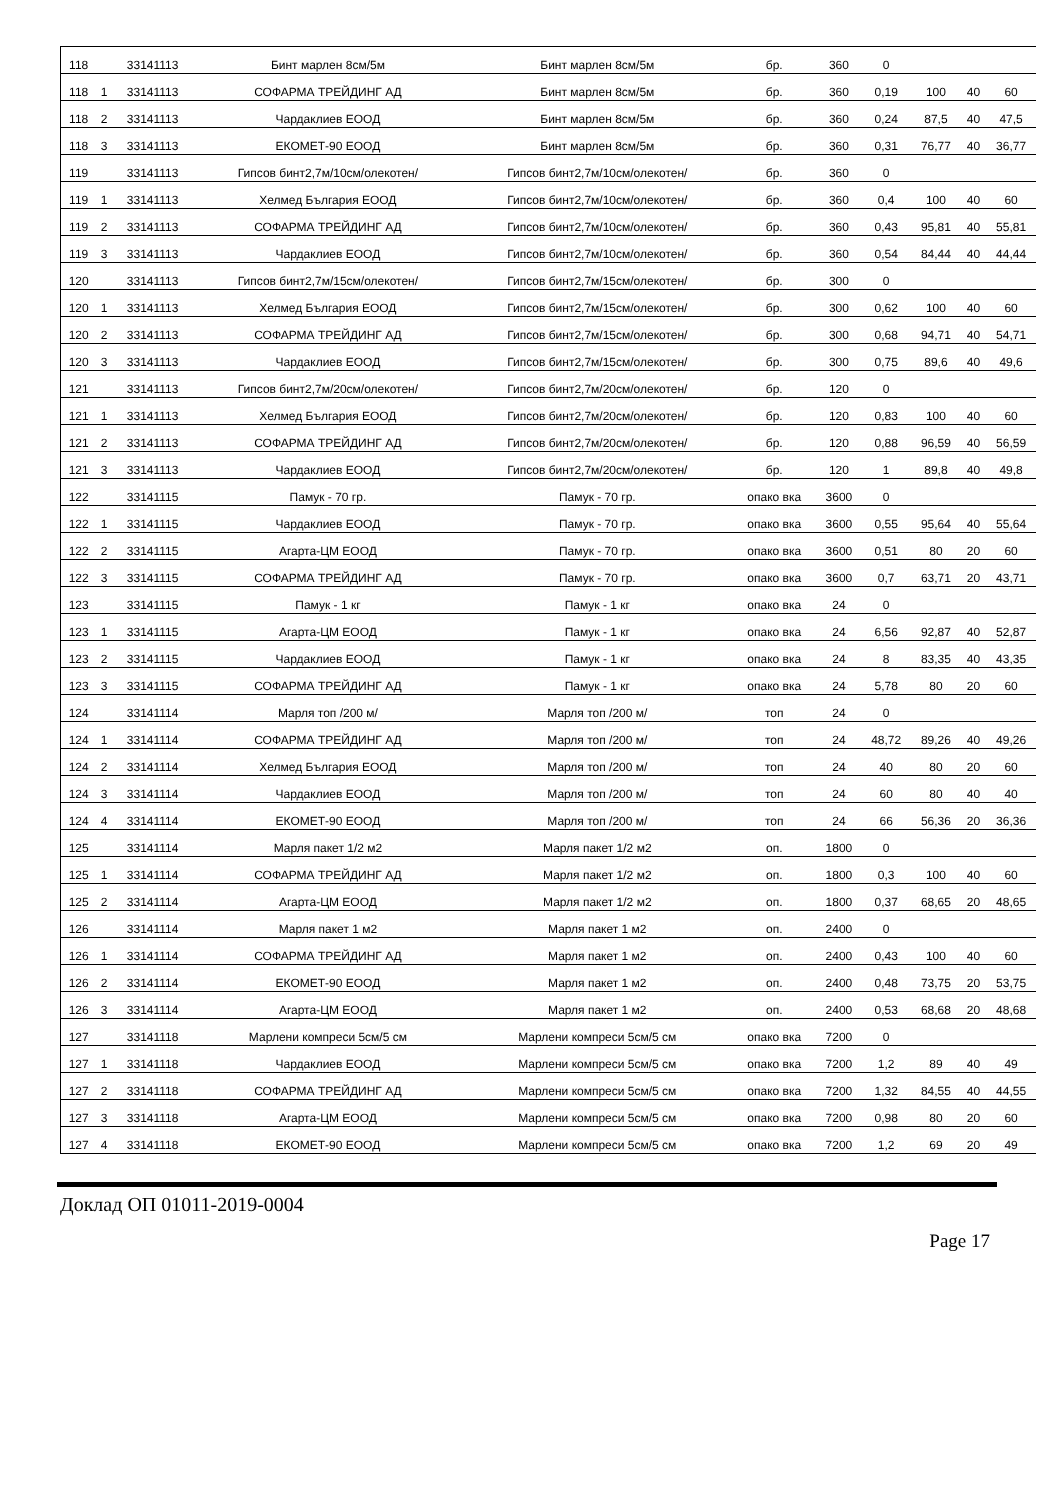| 118 | | 33141113 | Бинт марлен 8см/5м | Бинт марлен 8см/5м | бр. | 360 | 0 | | | |
| 118 | 1 | 33141113 | СОФАРМА ТРЕЙДИНГ АД | Бинт марлен 8см/5м | бр. | 360 | 0,19 | 100 | 40 | 60 |
| 118 | 2 | 33141113 | Чардаклиев ЕООД | Бинт марлен 8см/5м | бр. | 360 | 0,24 | 87,5 | 40 | 47,5 |
| 118 | 3 | 33141113 | ЕКОМЕТ-90 ЕООД | Бинт марлен 8см/5м | бр. | 360 | 0,31 | 76,77 | 40 | 36,77 |
| 119 | | 33141113 | Гипсов бинт2,7м/10см/олекотен/ | Гипсов бинт2,7м/10см/олекотен/ | бр. | 360 | 0 | | | |
| 119 | 1 | 33141113 | Хелмед България ЕООД | Гипсов бинт2,7м/10см/олекотен/ | бр. | 360 | 0,4 | 100 | 40 | 60 |
| 119 | 2 | 33141113 | СОФАРМА ТРЕЙДИНГ АД | Гипсов бинт2,7м/10см/олекотен/ | бр. | 360 | 0,43 | 95,81 | 40 | 55,81 |
| 119 | 3 | 33141113 | Чардаклиев ЕООД | Гипсов бинт2,7м/10см/олекотен/ | бр. | 360 | 0,54 | 84,44 | 40 | 44,44 |
| 120 | | 33141113 | Гипсов бинт2,7м/15см/олекотен/ | Гипсов бинт2,7м/15см/олекотен/ | бр. | 300 | 0 | | | |
| 120 | 1 | 33141113 | Хелмед България ЕООД | Гипсов бинт2,7м/15см/олекотен/ | бр. | 300 | 0,62 | 100 | 40 | 60 |
| 120 | 2 | 33141113 | СОФАРМА ТРЕЙДИНГ АД | Гипсов бинт2,7м/15см/олекотен/ | бр. | 300 | 0,68 | 94,71 | 40 | 54,71 |
| 120 | 3 | 33141113 | Чардаклиев ЕООД | Гипсов бинт2,7м/15см/олекотен/ | бр. | 300 | 0,75 | 89,6 | 40 | 49,6 |
| 121 | | 33141113 | Гипсов бинт2,7м/20см/олекотен/ | Гипсов бинт2,7м/20см/олекотен/ | бр. | 120 | 0 | | | |
| 121 | 1 | 33141113 | Хелмед България ЕООД | Гипсов бинт2,7м/20см/олекотен/ | бр. | 120 | 0,83 | 100 | 40 | 60 |
| 121 | 2 | 33141113 | СОФАРМА ТРЕЙДИНГ АД | Гипсов бинт2,7м/20см/олекотен/ | бр. | 120 | 0,88 | 96,59 | 40 | 56,59 |
| 121 | 3 | 33141113 | Чардаклиев ЕООД | Гипсов бинт2,7м/20см/олекотен/ | бр. | 120 | 1 | 89,8 | 40 | 49,8 |
| 122 | | 33141115 | Памук - 70 гр. | Памук - 70 гр. | опако вка | 3600 | 0 | | | |
| 122 | 1 | 33141115 | Чардаклиев ЕООД | Памук - 70 гр. | опако вка | 3600 | 0,55 | 95,64 | 40 | 55,64 |
| 122 | 2 | 33141115 | Агарта-ЦМ ЕООД | Памук - 70 гр. | опако вка | 3600 | 0,51 | 80 | 20 | 60 |
| 122 | 3 | 33141115 | СОФАРМА ТРЕЙДИНГ АД | Памук - 70 гр. | опако вка | 3600 | 0,7 | 63,71 | 20 | 43,71 |
| 123 | | 33141115 | Памук - 1 кг | Памук - 1 кг | опако вка | 24 | 0 | | | |
| 123 | 1 | 33141115 | Агарта-ЦМ ЕООД | Памук - 1 кг | опако вка | 24 | 6,56 | 92,87 | 40 | 52,87 |
| 123 | 2 | 33141115 | Чардаклиев ЕООД | Памук - 1 кг | опако вка | 24 | 8 | 83,35 | 40 | 43,35 |
| 123 | 3 | 33141115 | СОФАРМА ТРЕЙДИНГ АД | Памук - 1 кг | опако вка | 24 | 5,78 | 80 | 20 | 60 |
| 124 | | 33141114 | Марля топ /200 м/ | Марля топ /200 м/ | топ | 24 | 0 | | | |
| 124 | 1 | 33141114 | СОФАРМА ТРЕЙДИНГ АД | Марля топ /200 м/ | топ | 24 | 48,72 | 89,26 | 40 | 49,26 |
| 124 | 2 | 33141114 | Хелмед България ЕООД | Марля топ /200 м/ | топ | 24 | 40 | 80 | 20 | 60 |
| 124 | 3 | 33141114 | Чардаклиев ЕООД | Марля топ /200 м/ | топ | 24 | 60 | 80 | 40 | 40 |
| 124 | 4 | 33141114 | ЕКОМЕТ-90 ЕООД | Марля топ /200 м/ | топ | 24 | 66 | 56,36 | 20 | 36,36 |
| 125 | | 33141114 | Марля пакет 1/2 м2 | Марля пакет 1/2 м2 | оп. | 1800 | 0 | | | |
| 125 | 1 | 33141114 | СОФАРМА ТРЕЙДИНГ АД | Марля пакет 1/2 м2 | оп. | 1800 | 0,3 | 100 | 40 | 60 |
| 125 | 2 | 33141114 | Агарта-ЦМ ЕООД | Марля пакет 1/2 м2 | оп. | 1800 | 0,37 | 68,65 | 20 | 48,65 |
| 126 | | 33141114 | Марля пакет 1 м2 | Марля пакет 1 м2 | оп. | 2400 | 0 | | | |
| 126 | 1 | 33141114 | СОФАРМА ТРЕЙДИНГ АД | Марля пакет 1 м2 | оп. | 2400 | 0,43 | 100 | 40 | 60 |
| 126 | 2 | 33141114 | ЕКОМЕТ-90 ЕООД | Марля пакет 1 м2 | оп. | 2400 | 0,48 | 73,75 | 20 | 53,75 |
| 126 | 3 | 33141114 | Агарта-ЦМ ЕООД | Марля пакет 1 м2 | оп. | 2400 | 0,53 | 68,68 | 20 | 48,68 |
| 127 | | 33141118 | Марлени компреси 5см/5 см | Марлени компреси 5см/5 см | опако вка | 7200 | 0 | | | |
| 127 | 1 | 33141118 | Чардаклиев ЕООД | Марлени компреси 5см/5 см | опако вка | 7200 | 1,2 | 89 | 40 | 49 |
| 127 | 2 | 33141118 | СОФАРМА ТРЕЙДИНГ АД | Марлени компреси 5см/5 см | опако вка | 7200 | 1,32 | 84,55 | 40 | 44,55 |
| 127 | 3 | 33141118 | Агарта-ЦМ ЕООД | Марлени компреси 5см/5 см | опако вка | 7200 | 0,98 | 80 | 20 | 60 |
| 127 | 4 | 33141118 | ЕКОМЕТ-90 ЕООД | Марлени компреси 5см/5 см | опако вка | 7200 | 1,2 | 69 | 20 | 49 |
Доклад ОП 01011-2019-0004
Page 17